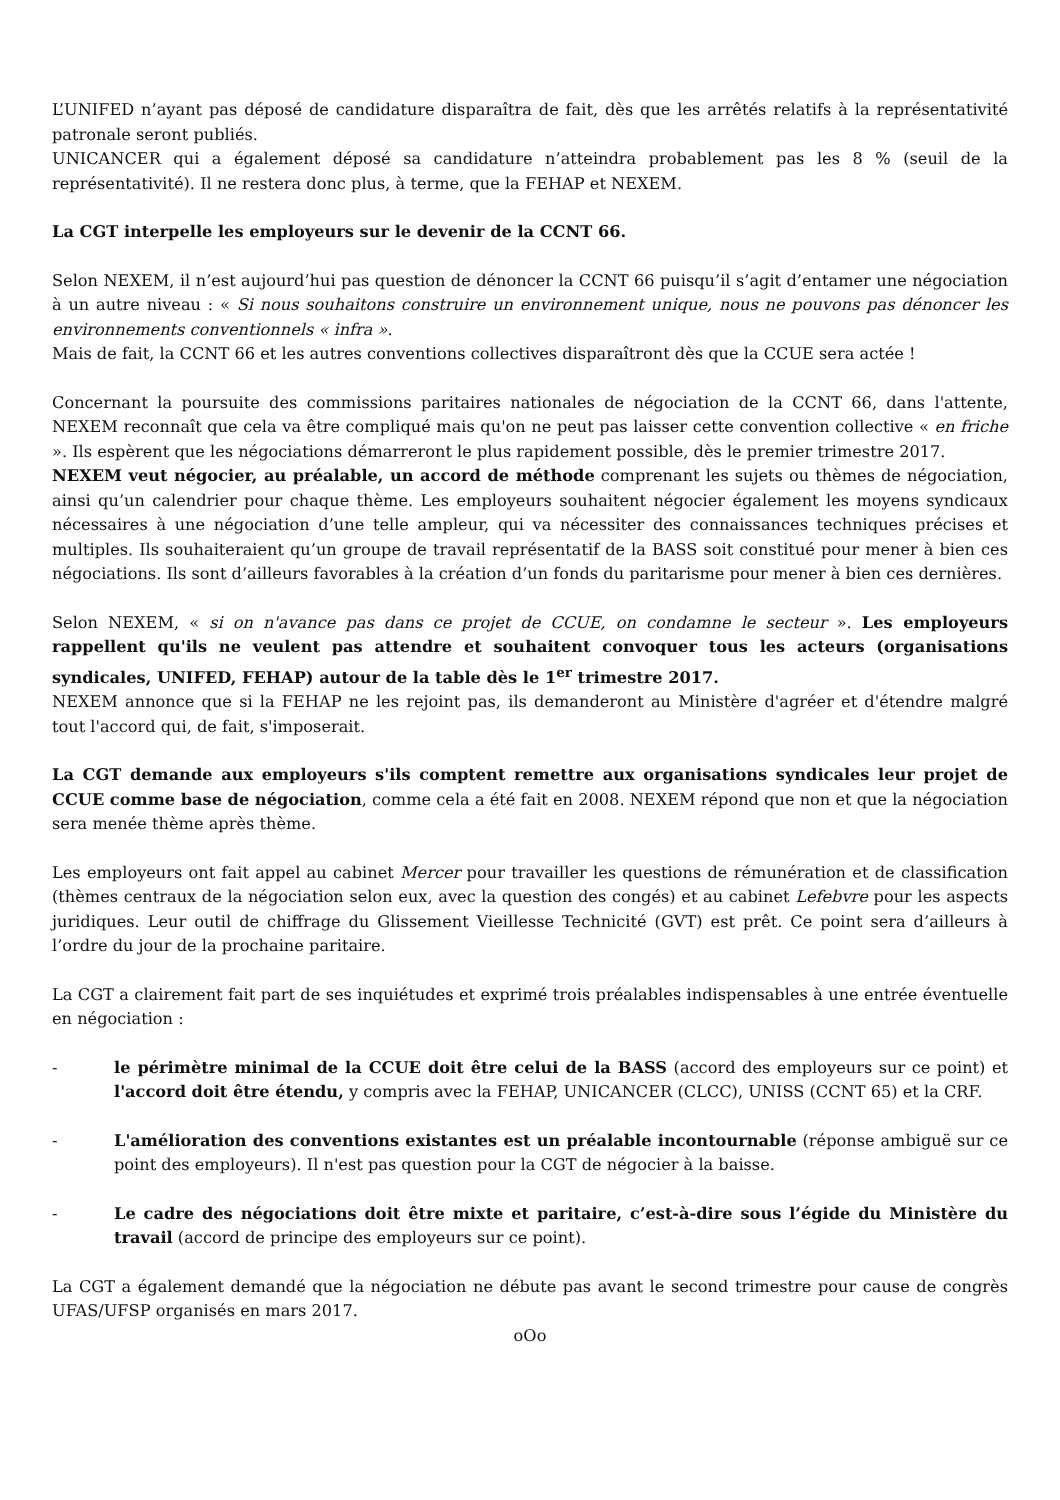L’UNIFED n’ayant pas déposé de candidature disparaîtra de fait, dès que les arrêtés relatifs à la représentativité patronale seront publiés.
UNICANCER qui a également déposé sa candidature n’atteindra probablement pas les 8 % (seuil de la représentativité). Il ne restera donc plus, à terme, que la FEHAP et NEXEM.
La CGT interpelle les employeurs sur le devenir de la CCNT 66.
Selon NEXEM, il n’est aujourd’hui pas question de dénoncer la CCNT 66 puisqu’il s’agit d’entamer une négociation à un autre niveau : « Si nous souhaitons construire un environnement unique, nous ne pouvons pas dénoncer les environnements conventionnels « infra ».
Mais de fait, la CCNT 66 et les autres conventions collectives disparaîtront dès que la CCUE sera actée !
Concernant la poursuite des commissions paritaires nationales de négociation de la CCNT 66, dans l'attente, NEXEM reconnaît que cela va être compliqué mais qu'on ne peut pas laisser cette convention collective « en friche ». Ils espèrent que les négociations démarreront le plus rapidement possible, dès le premier trimestre 2017.
NEXEM veut négocier, au préalable, un accord de méthode comprenant les sujets ou thèmes de négociation, ainsi qu’un calendrier pour chaque thème. Les employeurs souhaitent négocier également les moyens syndicaux nécessaires à une négociation d’une telle ampleur, qui va nécessiter des connaissances techniques précises et multiples. Ils souhaiteraient qu’un groupe de travail représentatif de la BASS soit constitué pour mener à bien ces négociations. Ils sont d’ailleurs favorables à la création d’un fonds du paritarisme pour mener à bien ces dernières.
Selon NEXEM, « si on n'avance pas dans ce projet de CCUE, on condamne le secteur ». Les employeurs rappellent qu'ils ne veulent pas attendre et souhaitent convoquer tous les acteurs (organisations syndicales, UNIFED, FEHAP) autour de la table dès le 1<sup>er</sup> trimestre 2017.
NEXEM annonce que si la FEHAP ne les rejoint pas, ils demanderont au Ministère d'agréer et d'étendre malgré tout l'accord qui, de fait, s'imposerait.
La CGT demande aux employeurs s'ils comptent remettre aux organisations syndicales leur projet de CCUE comme base de négociation, comme cela a été fait en 2008. NEXEM répond que non et que la négociation sera menée thème après thème.
Les employeurs ont fait appel au cabinet Mercer pour travailler les questions de rémunération et de classification (thèmes centraux de la négociation selon eux, avec la question des congés) et au cabinet Lefebvre pour les aspects juridiques. Leur outil de chiffrage du Glissement Vieillesse Technicité (GVT) est prêt. Ce point sera d’ailleurs à l’ordre du jour de la prochaine paritaire.
La CGT a clairement fait part de ses inquiétudes et exprimé trois préalables indispensables à une entrée éventuelle en négociation :
- le périmètre minimal de la CCUE doit être celui de la BASS (accord des employeurs sur ce point) et l'accord doit être étendu, y compris avec la FEHAP, UNICANCER (CLCC), UNISS (CCNT 65) et la CRF.
- L'amélioration des conventions existantes est un préalable incontournable (réponse ambiguë sur ce point des employeurs). Il n'est pas question pour la CGT de négocier à la baisse.
- Le cadre des négociations doit être mixte et paritaire, c’est-à-dire sous l’égide du Ministère du travail (accord de principe des employeurs sur ce point).
La CGT a également demandé que la négociation ne débute pas avant le second trimestre pour cause de congrès UFAS/UFSP organisés en mars 2017.
oOo